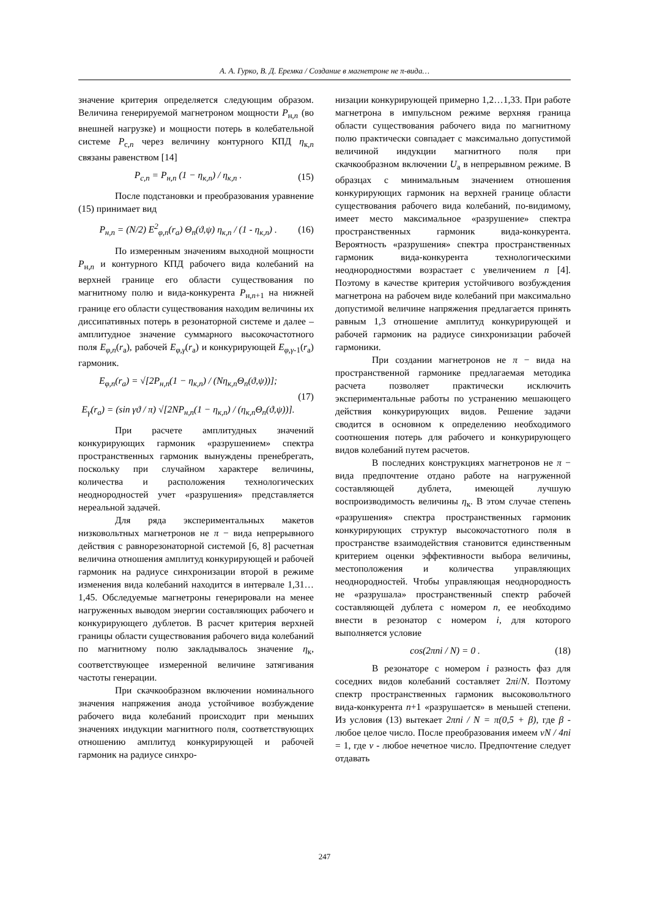А. А. Гурко, В. Д. Еремка / Создание в магнетроне не π-вида…
значение критерия определяется следующим образом. Величина генерируемой магнетроном мощности P<sub>н,n</sub> (во внешней нагрузке) и мощности потерь в колебательной системе P<sub>с,n</sub> через величину контурного КПД η<sub>к,n</sub> связаны равенством [14]
P<sub>с,n</sub> = P<sub>н,n</sub> (1 − η<sub>к,n</sub>) / η<sub>к,n</sub> . (15)
После подстановки и преобразования уравнение (15) принимает вид
P<sub>н,n</sub> = (N/2) E<sup>2</sup><sub>φ,n</sub>(r<sub>a</sub>) Θ<sub>n</sub>(ϑ,ψ) η<sub>к,n</sub> / (1 - η<sub>к,n</sub>) . (16)
По измеренным значениям выходной мощности P<sub>н,n</sub> и контурного КПД рабочего вида колебаний на верхней границе его области существования по магнитному полю и вида-конкурента P<sub>н,n+1</sub> на нижней границе его области существования находим величины их диссипативных потерь в резонаторной системе и далее – амплитудное значение суммарного высокочастотного поля E<sub>φ,n</sub>(r<sub>a</sub>), рабочей E<sub>φ,γ</sub>(r<sub>a</sub>) и конкурирующей E<sub>φ,γ-1</sub>(r<sub>a</sub>) гармоник.
E<sub>φ,n</sub>(r<sub>a</sub>) = √[2P<sub>н,n</sub>(1 − η<sub>к,n</sub>) / (Nη<sub>к,n</sub>Θ<sub>n</sub>(ϑ,ψ))];
E<sub>γ</sub>(r<sub>a</sub>) = (sin γϑ / π) √[2NP<sub>н,n</sub>(1 − η<sub>к,n</sub>) / (η<sub>к,n</sub>Θ<sub>n</sub>(ϑ,ψ))]. (17)
При расчете амплитудных значений конкурирующих гармоник «разрушением» спектра пространственных гармоник вынуждены пренебрегать, поскольку при случайном характере величины, количества и расположения технологических неоднородностей учет «разрушения» представляется нереальной задачей.
Для ряда экспериментальных макетов низковольтных магнетронов не π − вида непрерывного действия с равнорезонаторной системой [6, 8] расчетная величина отношения амплитуд конкурирующей и рабочей гармоник на радиусе синхронизации второй в режиме изменения вида колебаний находится в интервале 1,31…1,45. Обследуемые магнетроны генерировали на менее нагруженных выводом энергии составляющих рабочего и конкурирующего дублетов. В расчет критерия верхней границы области существования рабочего вида колебаний по магнитному полю закладывалось значение η<sub>к</sub>, соответствующее измеренной величине затягивания частоты генерации.
При скачкообразном включении номинального значения напряжения анода устойчивое возбуждение рабочего вида колебаний происходит при меньших значениях индукции магнитного поля, соответствующих отношению амплитуд конкурирующей и рабочей гармоник на радиусе синхро-
низации конкурирующей примерно 1,2…1,33. При работе магнетрона в импульсном режиме верхняя граница области существования рабочего вида по магнитному полю практически совпадает с максимально допустимой величиной индукции магнитного поля при скачкообразном включении U<sub>a</sub> в непрерывном режиме. В образцах с минимальным значением отношения конкурирующих гармоник на верхней границе области существования рабочего вида колебаний, по-видимому, имеет место максимальное «разрушение» спектра пространственных гармоник вида-конкурента. Вероятность «разрушения» спектра пространственных гармоник вида-конкурента технологическими неоднородностями возрастает с увеличением n [4]. Поэтому в качестве критерия устойчивого возбуждения магнетрона на рабочем виде колебаний при максимально допустимой величине напряжения предлагается принять равным 1,3 отношение амплитуд конкурирующей и рабочей гармоник на радиусе синхронизации рабочей гармоники.
При создании магнетронов не π − вида на пространственной гармонике предлагаемая методика расчета позволяет практически исключить экспериментальные работы по устранению мешающего действия конкурирующих видов. Решение задачи сводится в основном к определению необходимого соотношения потерь для рабочего и конкурирующего видов колебаний путем расчетов.
В последних конструкциях магнетронов не π − вида предпочтение отдано работе на нагруженной составляющей дублета, имеющей лучшую воспроизводимость величины η<sub>к</sub>. В этом случае степень «разрушения» спектра пространственных гармоник конкурирующих структур высокочастотного поля в пространстве взаимодействия становится единственным критерием оценки эффективности выбора величины, местоположения и количества управляющих неоднородностей. Чтобы управляющая неоднородность не «разрушала» пространственный спектр рабочей составляющей дублета с номером n, ее необходимо внести в резонатор с номером i, для которого выполняется условие
cos(2πni / N) = 0 . (18)
В резонаторе с номером i разность фаз для соседних видов колебаний составляет 2πi/N. Поэтому спектр пространственных гармоник высоковольтного вида-конкурента n+1 «разрушается» в меньшей степени. Из условия (13) вытекает 2πni / N = π(0,5 + β), где β - любое целое число. После преобразования имеем νN / 4ni = 1, где ν - любое нечетное число. Предпочтение следует отдавать
247